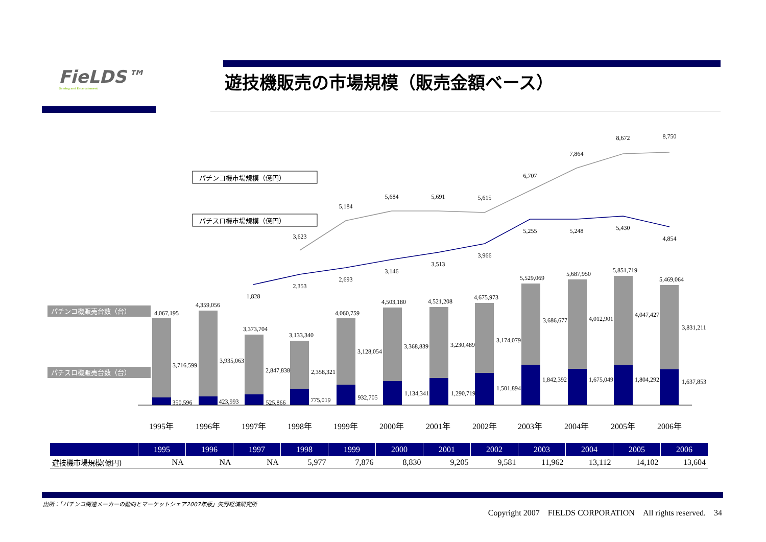FieLDS™
Gaming and Entertainment
遊技機販売の市場規模（販売金額ベース）
パチンコ機市場規模（億円）
パチスロ機市場規模（億円）
パチンコ機販売台数（台）
パチスロ機販売台数（台）
1995年
1996年
1997年
1998年
1999年
2000年
2001年
2002年
2003年
2004年
2005年
2006年
3,623
5,184
5,684
5,691
5,615
6,707
7,864
8,672
8,750
1,828
2,353
2,693
3,146
3,513
3,966
5,255
5,248
5,430
4,854
4,067,195
4,359,056
3,373,704
3,133,340
4,060,759
4,503,180
4,521,208
4,675,973
5,529,069
5,687,950
5,851,719
5,469,064
3,716,599
3,935,063
2,847,838
2,358,321
3,128,054
3,368,839
3,230,489
3,174,079
3,686,677
4,012,901
4,047,427
3,831,211
350,596
423,993
525,866
775,019
932,705
1,134,341
1,290,719
1,501,894
1,842,392
1,675,049
1,804,292
1,637,853
| | 1995 | 1996 | 1997 | 1998 | 1999 | 2000 | 2001 | 2002 | 2003 | 2004 | 2005 | 2006 |
| --- | --- | --- | --- | --- | --- | --- | --- | --- | --- | --- | --- | --- |
| 遊技機市場規模(億円) | NA | NA | NA | 5,977 | 7,876 | 8,830 | 9,205 | 9,581 | 11,962 | 13,112 | 14,102 | 13,604 |
出所：「パチンコ関連メーカーの動向とマーケットシェア2007年版」矢野経済研究所
Copyright 2007　FIELDS CORPORATION　All rights reserved.　34